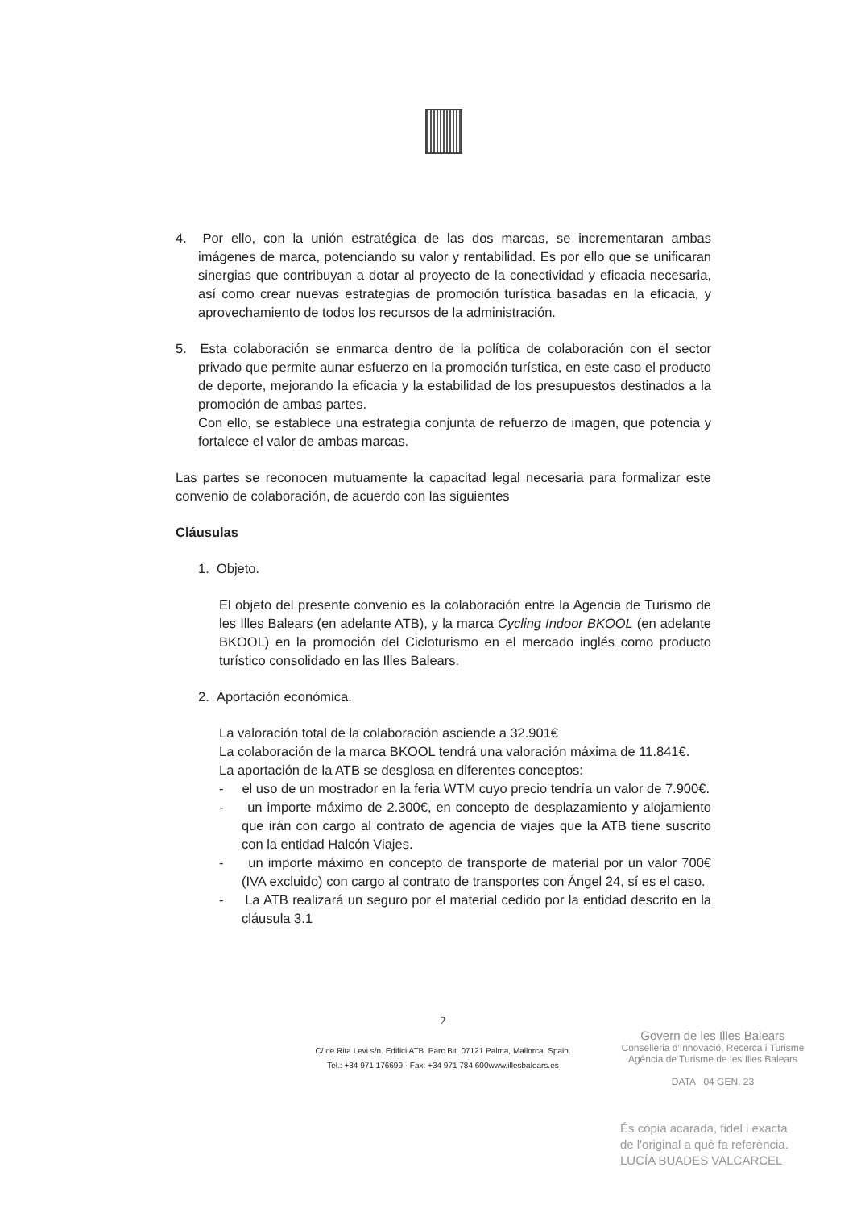4. Por ello, con la unión estratégica de las dos marcas, se incrementaran ambas imágenes de marca, potenciando su valor y rentabilidad. Es por ello que se unificaran sinergias que contribuyan a dotar al proyecto de la conectividad y eficacia necesaria, así como crear nuevas estrategias de promoción turística basadas en la eficacia, y aprovechamiento de todos los recursos de la administración.
5. Esta colaboración se enmarca dentro de la política de colaboración con el sector privado que permite aunar esfuerzo en la promoción turística, en este caso el producto de deporte, mejorando la eficacia y la estabilidad de los presupuestos destinados a la promoción de ambas partes.
Con ello, se establece una estrategia conjunta de refuerzo de imagen, que potencia y fortalece el valor de ambas marcas.
Las partes se reconocen mutuamente la capacitad legal necesaria para formalizar este convenio de colaboración, de acuerdo con las siguientes
Cláusulas
1. Objeto.
El objeto del presente convenio es la colaboración entre la Agencia de Turismo de les Illes Balears (en adelante ATB), y la marca Cycling Indoor BKOOL (en adelante BKOOL) en la promoción del Cicloturismo en el mercado inglés como producto turístico consolidado en las Illes Balears.
2. Aportación económica.
La valoración total de la colaboración asciende a 32.901€
La colaboración de la marca BKOOL tendrá una valoración máxima de 11.841€.
La aportación de la ATB se desglosa en diferentes conceptos:
- el uso de un mostrador en la feria WTM cuyo precio tendría un valor de 7.900€.
- un importe máximo de 2.300€, en concepto de desplazamiento y alojamiento que irán con cargo al contrato de agencia de viajes que la ATB tiene suscrito con la entidad Halcón Viajes.
- un importe máximo en concepto de transporte de material por un valor 700€ (IVA excluido) con cargo al contrato de transportes con Ángel 24, sí es el caso.
- La ATB realizará un seguro por el material cedido por la entidad descrito en la cláusula 3.1
2
C/ de Rita Levi s/n. Edifici ATB. Parc Bit. 07121 Palma, Mallorca. Spain.
Tel.: +34 971 176699 · Fax: +34 971 784 600www.illesbalears.es
Govern de les Illes Balears
Conselleria d'Innovació, Recerca i Turisme
Agència de Turisme de les Illes Balears
DATA 04 GEN. 23
És còpia acarada, fidel i exacta
de l'original a què fa referència.
LUCÍA BUADES VALCARCEL